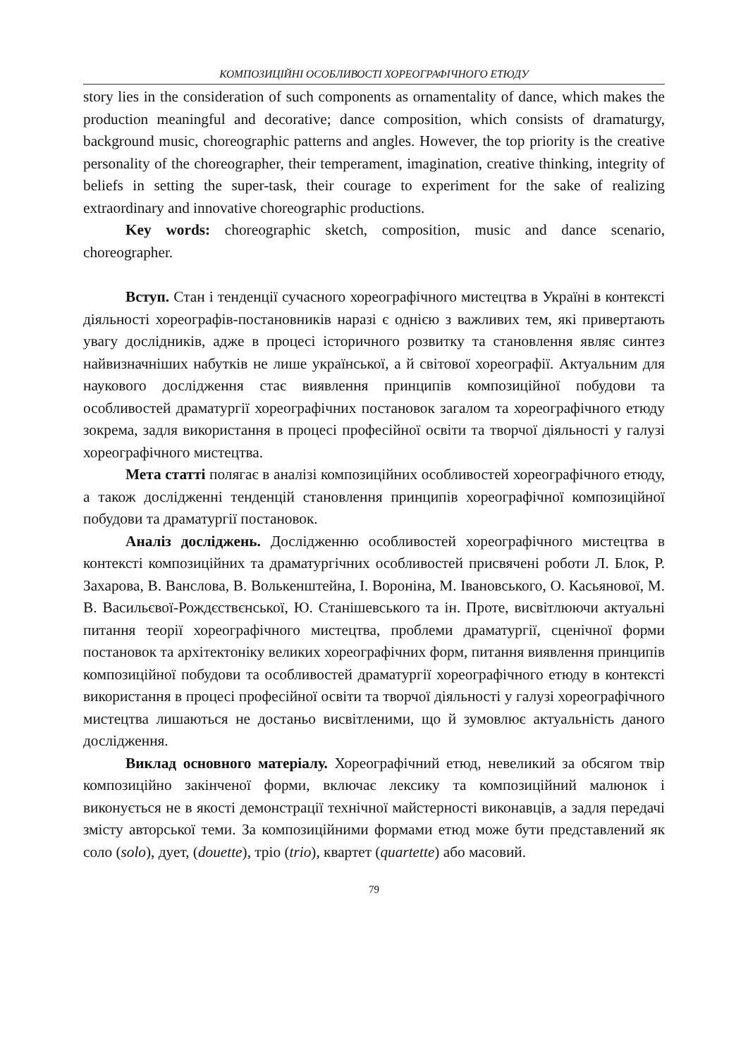КОМПОЗИЦІЙНІ ОСОБЛИВОСТІ ХОРЕОГРАФІЧНОГО ЕТЮДУ
story lies in the consideration of such components as ornamentality of dance, which makes the production meaningful and decorative; dance composition, which consists of dramaturgy, background music, choreographic patterns and angles. However, the top priority is the creative personality of the choreographer, their temperament, imagination, creative thinking, integrity of beliefs in setting the super-task, their courage to experiment for the sake of realizing extraordinary and innovative choreographic productions.
Key words: choreographic sketch, composition, music and dance scenario, choreographer.
Вступ. Стан і тенденції сучасного хореографічного мистецтва в Україні в контексті діяльності хореографів-постановників наразі є однією з важливих тем, які привертають увагу дослідників, адже в процесі історичного розвитку та становлення являє синтез найвизначніших набутків не лише української, а й світової хореографії. Актуальним для наукового дослідження стає виявлення принципів композиційної побудови та особливостей драматургії хореографічних постановок загалом та хореографічного етюду зокрема, задля використання в процесі професійної освіти та творчої діяльності у галузі хореографічного мистецтва.
Мета статті полягає в аналізі композиційних особливостей хореографічного етюду, а також дослідженні тенденцій становлення принципів хореографічної композиційної побудови та драматургії постановок.
Аналіз досліджень. Дослідженню особливостей хореографічного мистецтва в контексті композиційних та драматургічних особливостей присвячені роботи Л. Блок, Р. Захарова, В. Ванслова, В. Волькенштейна, І. Вороніна, М. Івановського, О. Касьянової, М. В. Васильєвої-Рождєствєнської, Ю. Станішевського та ін. Проте, висвітлюючи актуальні питання теорії хореографічного мистецтва, проблеми драматургії, сценічної форми постановок та архітектоніку великих хореографічних форм, питання виявлення принципів композиційної побудови та особливостей драматургії хореографічного етюду в контексті використання в процесі професійної освіти та творчої діяльності у галузі хореографічного мистецтва лишаються не достаньо висвітленими, що й зумовлює актуальність даного дослідження.
Виклад основного матеріалу. Хореографічний етюд, невеликий за обсягом твір композиційно закінченої форми, включає лексику та композиційний малюнок і виконується не в якості демонстрації технічної майстерності виконавців, а задля передачі змісту авторської теми. За композиційними формами етюд може бути представлений як соло (solo), дует, (douette), тріо (trio), квартет (quartette) або масовий.
79